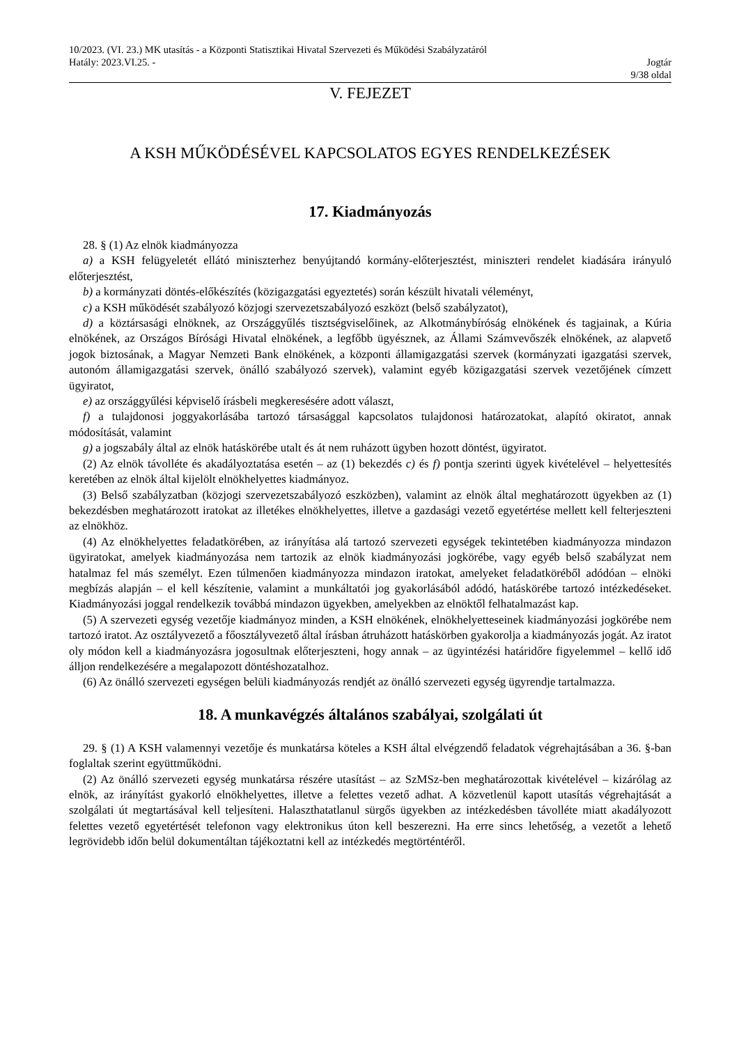10/2023. (VI. 23.) MK utasítás - a Központi Statisztikai Hivatal Szervezeti és Működési Szabályzatáról
Hatály: 2023.VI.25. - Jogtár
9/38 oldal
V. FEJEZET
A KSH MŰKÖDÉSÉVEL KAPCSOLATOS EGYES RENDELKEZÉSEK
17. Kiadmányozás
28. § (1) Az elnök kiadmányozza
a) a KSH felügyeletét ellátó miniszterhez benyújtandó kormány-előterjesztést, miniszteri rendelet kiadására irányuló előterjesztést,
b) a kormányzati döntés-előkészítés (közigazgatási egyeztetés) során készült hivatali véleményt,
c) a KSH működését szabályozó közjogi szervezetszabályozó eszközt (belső szabályzatot),
d) a köztársasági elnöknek, az Országgyűlés tisztségviselőinek, az Alkotmánybíróság elnökének és tagjainak, a Kúria elnökének, az Országos Bírósági Hivatal elnökének, a legfőbb ügyésznek, az Állami Számvevőszék elnökének, az alapvető jogok biztosának, a Magyar Nemzeti Bank elnökének, a központi államigazgatási szervek (kormányzati igazgatási szervek, autonóm államigazgatási szervek, önálló szabályozó szervek), valamint egyéb közigazgatási szervek vezetőjének címzett ügyiratot,
e) az országgyűlési képviselő írásbeli megkeresésére adott választ,
f) a tulajdonosi joggyakorlásába tartozó társasággal kapcsolatos tulajdonosi határozatokat, alapító okiratot, annak módosítását, valamint
g) a jogszabály által az elnök hatáskörébe utalt és át nem ruházott ügyben hozott döntést, ügyiratot.
(2) Az elnök távolléte és akadályoztatása esetén – az (1) bekezdés c) és f) pontja szerinti ügyek kivételével – helyettesítés keretében az elnök által kijelölt elnökhelyettes kiadmányoz.
(3) Belső szabályzatban (közjogi szervezetszabályozó eszközben), valamint az elnök által meghatározott ügyekben az (1) bekezdésben meghatározott iratokat az illetékes elnökhelyettes, illetve a gazdasági vezető egyetértése mellett kell felterjeszteni az elnökhöz.
(4) Az elnökhelyettes feladatkörében, az irányítása alá tartozó szervezeti egységek tekintetében kiadmányozza mindazon ügyiratokat, amelyek kiadmányozása nem tartozik az elnök kiadmányozási jogkörébe, vagy egyéb belső szabályzat nem hatalmaz fel más személyt. Ezen túlmenően kiadmányozza mindazon iratokat, amelyeket feladatköréből adódóan – elnöki megbízás alapján – el kell készítenie, valamint a munkáltatói jog gyakorlásából adódó, hatáskörébe tartozó intézkedéseket. Kiadmányozási joggal rendelkezik továbbá mindazon ügyekben, amelyekben az elnöktől felhatalmazást kap.
(5) A szervezeti egység vezetője kiadmányoz minden, a KSH elnökének, elnökhelyetteseinek kiadmányozási jogkörébe nem tartozó iratot. Az osztályvezető a főosztályvezető által írásban átruházott hatáskörben gyakorolja a kiadmányozás jogát. Az iratot oly módon kell a kiadmányozásra jogosultnak előterjeszteni, hogy annak – az ügyintézési határidőre figyelemmel – kellő idő álljon rendelkezésére a megalapozott döntéshozatalhoz.
(6) Az önálló szervezeti egységen belüli kiadmányozás rendjét az önálló szervezeti egység ügyrendje tartalmazza.
18. A munkavégzés általános szabályai, szolgálati út
29. § (1) A KSH valamennyi vezetője és munkatársa köteles a KSH által elvégzendő feladatok végrehajtásában a 36. §-ban foglaltak szerint együttműködni.
(2) Az önálló szervezeti egység munkatársa részére utasítást – az SzMSz-ben meghatározottak kivételével – kizárólag az elnök, az irányítást gyakorló elnökhelyettes, illetve a felettes vezető adhat. A közvetlenül kapott utasítás végrehajtását a szolgálati út megtartásával kell teljesíteni. Halaszthatatlanul sürgős ügyekben az intézkedésben távolléte miatt akadályozott felettes vezető egyetértését telefonon vagy elektronikus úton kell beszerezni. Ha erre sincs lehetőség, a vezetőt a lehető legrövidebb időn belül dokumentáltan tájékoztatni kell az intézkedés megtörténtéről.